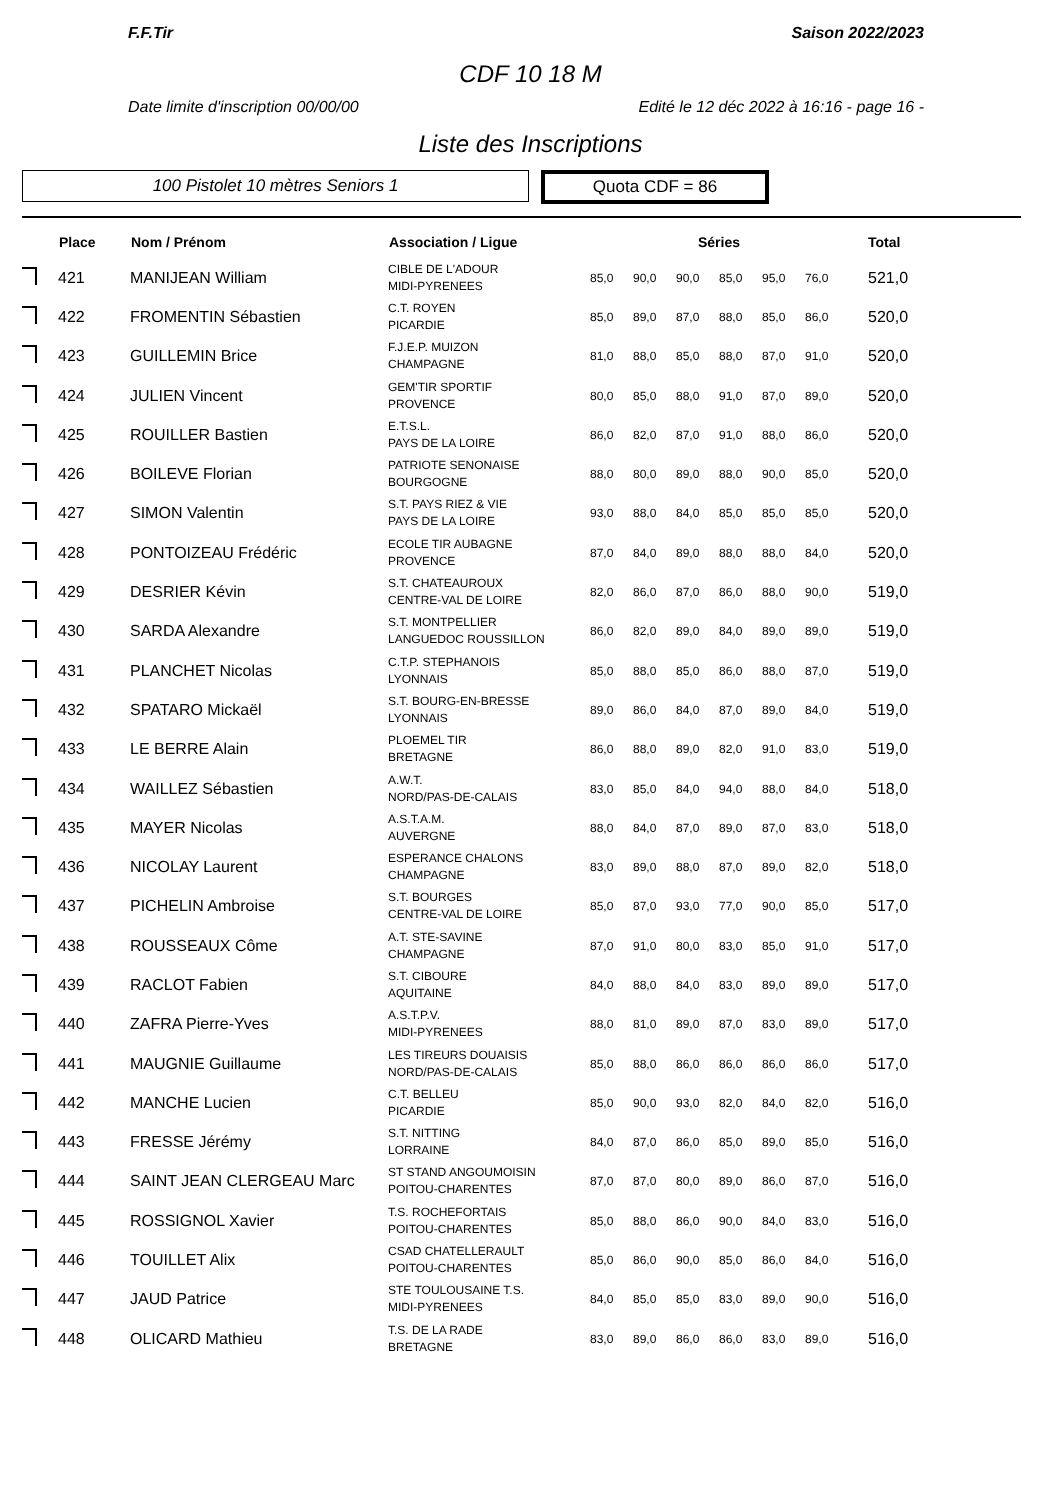F.F.Tir Saison 2022/2023
CDF 10 18 M
Date limite d'inscription 00/00/00 Edité le 12 déc 2022 à 16:16 - page 16 -
Liste des Inscriptions
100 Pistolet 10 mètres Seniors 1
Quota CDF = 86
| | Place | Nom / Prénom | Association / Ligue | Séries | | | | | | Total |
| --- | --- | --- | --- | --- | --- | --- | --- | --- | --- | --- |
| | 421 | MANIJEAN William | CIBLE DE L'ADOUR MIDI-PYRENEES | 85,0 | 90,0 | 90,0 | 85,0 | 95,0 | 76,0 | 521,0 |
| | 422 | FROMENTIN Sébastien | C.T. ROYEN PICARDIE | 85,0 | 89,0 | 87,0 | 88,0 | 85,0 | 86,0 | 520,0 |
| | 423 | GUILLEMIN Brice | F.J.E.P. MUIZON CHAMPAGNE | 81,0 | 88,0 | 85,0 | 88,0 | 87,0 | 91,0 | 520,0 |
| | 424 | JULIEN Vincent | GEM'TIR SPORTIF PROVENCE | 80,0 | 85,0 | 88,0 | 91,0 | 87,0 | 89,0 | 520,0 |
| | 425 | ROUILLER Bastien | E.T.S.L. PAYS DE LA LOIRE | 86,0 | 82,0 | 87,0 | 91,0 | 88,0 | 86,0 | 520,0 |
| | 426 | BOILEVE Florian | PATRIOTE SENONAISE BOURGOGNE | 88,0 | 80,0 | 89,0 | 88,0 | 90,0 | 85,0 | 520,0 |
| | 427 | SIMON Valentin | S.T. PAYS RIEZ & VIE PAYS DE LA LOIRE | 93,0 | 88,0 | 84,0 | 85,0 | 85,0 | 85,0 | 520,0 |
| | 428 | PONTOIZEAU Frédéric | ECOLE TIR AUBAGNE PROVENCE | 87,0 | 84,0 | 89,0 | 88,0 | 88,0 | 84,0 | 520,0 |
| | 429 | DESRIER Kévin | S.T. CHATEAUROUX CENTRE-VAL DE LOIRE | 82,0 | 86,0 | 87,0 | 86,0 | 88,0 | 90,0 | 519,0 |
| | 430 | SARDA Alexandre | S.T. MONTPELLIER LANGUEDOC ROUSSILLON | 86,0 | 82,0 | 89,0 | 84,0 | 89,0 | 89,0 | 519,0 |
| | 431 | PLANCHET Nicolas | C.T.P. STEPHANOIS LYONNAIS | 85,0 | 88,0 | 85,0 | 86,0 | 88,0 | 87,0 | 519,0 |
| | 432 | SPATARO Mickaël | S.T. BOURG-EN-BRESSE LYONNAIS | 89,0 | 86,0 | 84,0 | 87,0 | 89,0 | 84,0 | 519,0 |
| | 433 | LE BERRE Alain | PLOEMEL TIR BRETAGNE | 86,0 | 88,0 | 89,0 | 82,0 | 91,0 | 83,0 | 519,0 |
| | 434 | WAILLEZ Sébastien | A.W.T. NORD/PAS-DE-CALAIS | 83,0 | 85,0 | 84,0 | 94,0 | 88,0 | 84,0 | 518,0 |
| | 435 | MAYER Nicolas | A.S.T.A.M. AUVERGNE | 88,0 | 84,0 | 87,0 | 89,0 | 87,0 | 83,0 | 518,0 |
| | 436 | NICOLAY Laurent | ESPERANCE CHALONS CHAMPAGNE | 83,0 | 89,0 | 88,0 | 87,0 | 89,0 | 82,0 | 518,0 |
| | 437 | PICHELIN Ambroise | S.T. BOURGES CENTRE-VAL DE LOIRE | 85,0 | 87,0 | 93,0 | 77,0 | 90,0 | 85,0 | 517,0 |
| | 438 | ROUSSEAUX Côme | A.T. STE-SAVINE CHAMPAGNE | 87,0 | 91,0 | 80,0 | 83,0 | 85,0 | 91,0 | 517,0 |
| | 439 | RACLOT Fabien | S.T. CIBOURE AQUITAINE | 84,0 | 88,0 | 84,0 | 83,0 | 89,0 | 89,0 | 517,0 |
| | 440 | ZAFRA Pierre-Yves | A.S.T.P.V. MIDI-PYRENEES | 88,0 | 81,0 | 89,0 | 87,0 | 83,0 | 89,0 | 517,0 |
| | 441 | MAUGNIE Guillaume | LES TIREURS DOUAISIS NORD/PAS-DE-CALAIS | 85,0 | 88,0 | 86,0 | 86,0 | 86,0 | 86,0 | 517,0 |
| | 442 | MANCHE Lucien | C.T. BELLEU PICARDIE | 85,0 | 90,0 | 93,0 | 82,0 | 84,0 | 82,0 | 516,0 |
| | 443 | FRESSE Jérémy | S.T. NITTING LORRAINE | 84,0 | 87,0 | 86,0 | 85,0 | 89,0 | 85,0 | 516,0 |
| | 444 | SAINT JEAN CLERGEAU Marc | ST STAND ANGOUMOISIN POITOU-CHARENTES | 87,0 | 87,0 | 80,0 | 89,0 | 86,0 | 87,0 | 516,0 |
| | 445 | ROSSIGNOL Xavier | T.S. ROCHEFORTAIS POITOU-CHARENTES | 85,0 | 88,0 | 86,0 | 90,0 | 84,0 | 83,0 | 516,0 |
| | 446 | TOUILLET Alix | CSAD CHATELLERAULT POITOU-CHARENTES | 85,0 | 86,0 | 90,0 | 85,0 | 86,0 | 84,0 | 516,0 |
| | 447 | JAUD Patrice | STE TOULOUSAINE T.S. MIDI-PYRENEES | 84,0 | 85,0 | 85,0 | 83,0 | 89,0 | 90,0 | 516,0 |
| | 448 | OLICARD Mathieu | T.S. DE LA RADE BRETAGNE | 83,0 | 89,0 | 86,0 | 86,0 | 83,0 | 89,0 | 516,0 |